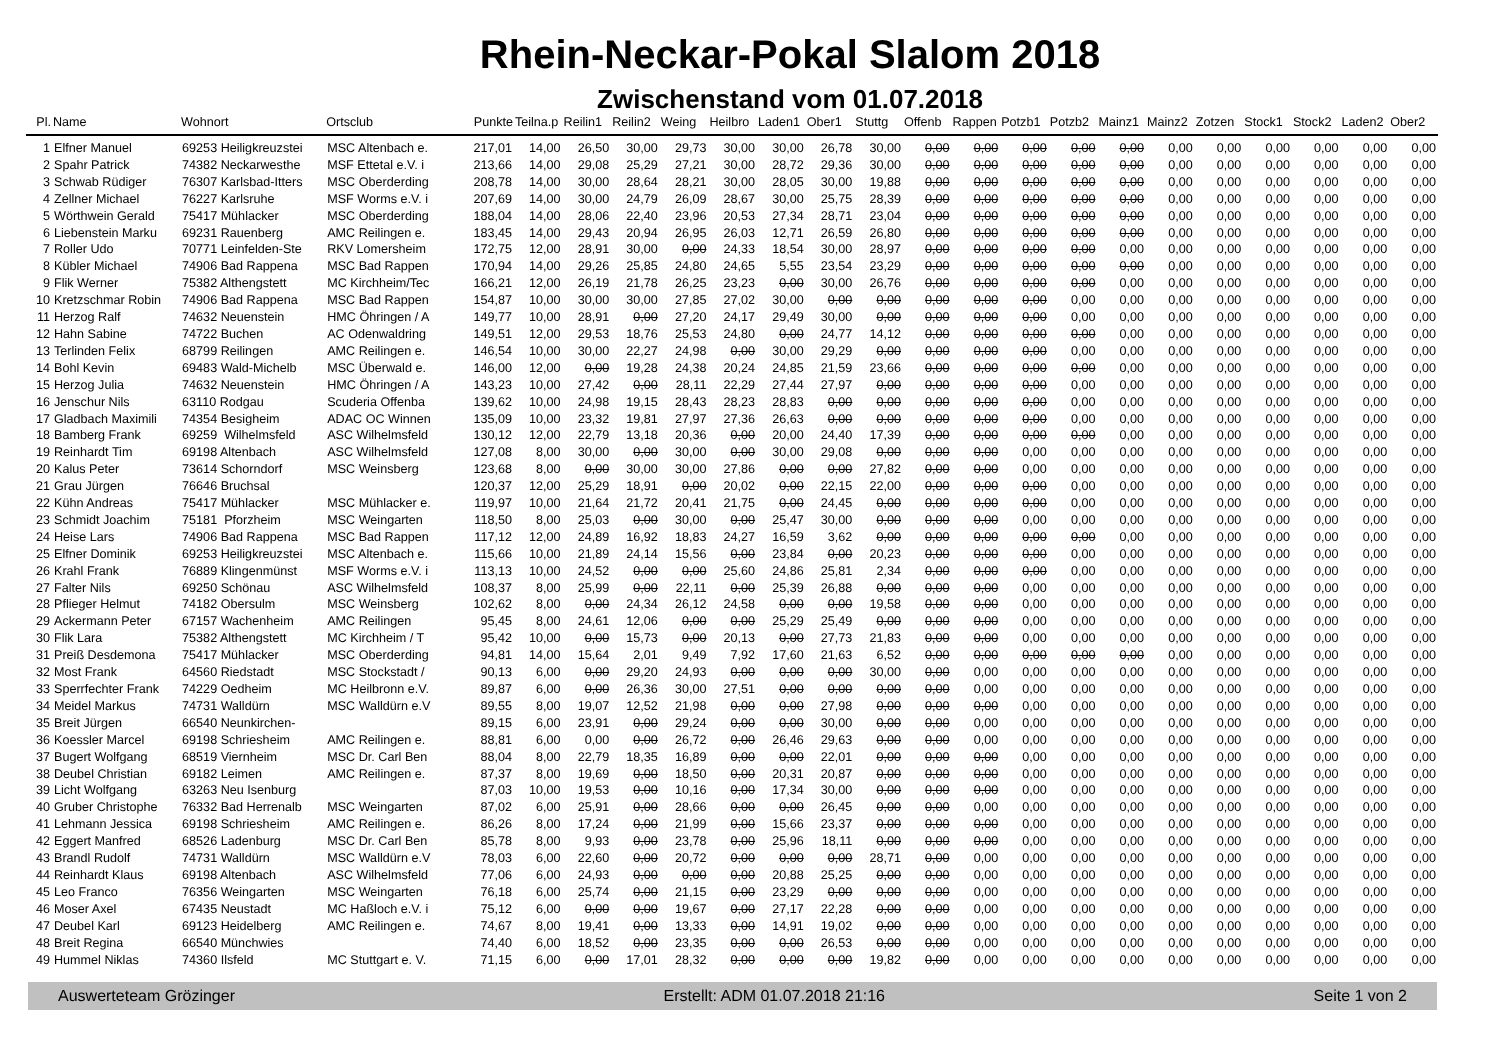Rhein-Neckar-Pokal Slalom 2018
Zwischenstand vom 01.07.2018
| Pl. | Name | Wohnort | Ortsclub | Punkte | Teilna.p | Reilin1 | Reilin2 | Weing | Heilbro | Laden1 | Ober1 | Stuttg | Offenb | Rappen | Potzb1 | Potzb2 | Mainz1 | Mainz2 | Zotzen | Stock1 | Stock2 | Laden2 | Ober2 |
| --- | --- | --- | --- | --- | --- | --- | --- | --- | --- | --- | --- | --- | --- | --- | --- | --- | --- | --- | --- | --- | --- | --- | --- |
| 1 | Elfner Manuel | 69253 Heiligkreuzstei | MSC Altenbach e. | 217,01 | 14,00 | 26,50 | 30,00 | 29,73 | 30,00 | 30,00 | 26,78 | 30,00 | 0,00 | 0,00 | 0,00 | 0,00 | 0,00 | 0,00 | 0,00 | 0,00 | 0,00 | 0,00 | 0,00 |
| 2 | Spahr Patrick | 74382 Neckarwesthe | MSF Ettetal e.V. i | 213,66 | 14,00 | 29,08 | 25,29 | 27,21 | 30,00 | 28,72 | 29,36 | 30,00 | 0,00 | 0,00 | 0,00 | 0,00 | 0,00 | 0,00 | 0,00 | 0,00 | 0,00 | 0,00 | 0,00 |
| 3 | Schwab Rüdiger | 76307 Karlsbad-Itters | MSC Oberderding | 208,78 | 14,00 | 30,00 | 28,64 | 28,21 | 30,00 | 28,05 | 30,00 | 19,88 | 0,00 | 0,00 | 0,00 | 0,00 | 0,00 | 0,00 | 0,00 | 0,00 | 0,00 | 0,00 | 0,00 |
| 4 | Zellner Michael | 76227 Karlsruhe | MSF Worms e.V. i | 207,69 | 14,00 | 30,00 | 24,79 | 26,09 | 28,67 | 30,00 | 25,75 | 28,39 | 0,00 | 0,00 | 0,00 | 0,00 | 0,00 | 0,00 | 0,00 | 0,00 | 0,00 | 0,00 | 0,00 |
| 5 | Wörthwein Gerald | 75417 Mühlacker | MSC Oberderding | 188,04 | 14,00 | 28,06 | 22,40 | 23,96 | 20,53 | 27,34 | 28,71 | 23,04 | 0,00 | 0,00 | 0,00 | 0,00 | 0,00 | 0,00 | 0,00 | 0,00 | 0,00 | 0,00 | 0,00 |
| 6 | Liebenstein Marku | 69231 Rauenberg | AMC Reilingen e. | 183,45 | 14,00 | 29,43 | 20,94 | 26,95 | 26,03 | 12,71 | 26,59 | 26,80 | 0,00 | 0,00 | 0,00 | 0,00 | 0,00 | 0,00 | 0,00 | 0,00 | 0,00 | 0,00 | 0,00 |
| 7 | Roller Udo | 70771 Leinfelden-Ste | RKV Lomersheim | 172,75 | 12,00 | 28,91 | 30,00 | 0,00 | 24,33 | 18,54 | 30,00 | 28,97 | 0,00 | 0,00 | 0,00 | 0,00 | 0,00 | 0,00 | 0,00 | 0,00 | 0,00 | 0,00 | 0,00 |
| 8 | Kübler Michael | 74906 Bad Rappena | MSC Bad Rappen | 170,94 | 14,00 | 29,26 | 25,85 | 24,80 | 24,65 | 5,55 | 23,54 | 23,29 | 0,00 | 0,00 | 0,00 | 0,00 | 0,00 | 0,00 | 0,00 | 0,00 | 0,00 | 0,00 | 0,00 |
| 9 | Flik Werner | 75382 Althengstett | MC Kirchheim/Tec | 166,21 | 12,00 | 26,19 | 21,78 | 26,25 | 23,23 | 0,00 | 30,00 | 26,76 | 0,00 | 0,00 | 0,00 | 0,00 | 0,00 | 0,00 | 0,00 | 0,00 | 0,00 | 0,00 | 0,00 |
| 10 | Kretzschmar Robin | 74906 Bad Rappena | MSC Bad Rappen | 154,87 | 10,00 | 30,00 | 30,00 | 27,85 | 27,02 | 30,00 | 0,00 | 0,00 | 0,00 | 0,00 | 0,00 | 0,00 | 0,00 | 0,00 | 0,00 | 0,00 | 0,00 | 0,00 | 0,00 |
| 11 | Herzog Ralf | 74632 Neuenstein | HMC Öhringen / A | 149,77 | 10,00 | 28,91 | 0,00 | 27,20 | 24,17 | 29,49 | 30,00 | 0,00 | 0,00 | 0,00 | 0,00 | 0,00 | 0,00 | 0,00 | 0,00 | 0,00 | 0,00 | 0,00 | 0,00 |
| 12 | Hahn Sabine | 74722 Buchen | AC Odenwaldring | 149,51 | 12,00 | 29,53 | 18,76 | 25,53 | 24,80 | 0,00 | 24,77 | 14,12 | 0,00 | 0,00 | 0,00 | 0,00 | 0,00 | 0,00 | 0,00 | 0,00 | 0,00 | 0,00 | 0,00 |
| 13 | Terlinden Felix | 68799 Reilingen | AMC Reilingen e. | 146,54 | 10,00 | 30,00 | 22,27 | 24,98 | 0,00 | 30,00 | 29,29 | 0,00 | 0,00 | 0,00 | 0,00 | 0,00 | 0,00 | 0,00 | 0,00 | 0,00 | 0,00 | 0,00 | 0,00 |
| 14 | Bohl Kevin | 69483 Wald-Michelb | MSC Überwald e. | 146,00 | 12,00 | 0,00 | 19,28 | 24,38 | 20,24 | 24,85 | 21,59 | 23,66 | 0,00 | 0,00 | 0,00 | 0,00 | 0,00 | 0,00 | 0,00 | 0,00 | 0,00 | 0,00 | 0,00 |
| 15 | Herzog Julia | 74632 Neuenstein | HMC Öhringen / A | 143,23 | 10,00 | 27,42 | 0,00 | 28,11 | 22,29 | 27,44 | 27,97 | 0,00 | 0,00 | 0,00 | 0,00 | 0,00 | 0,00 | 0,00 | 0,00 | 0,00 | 0,00 | 0,00 | 0,00 |
| 16 | Jenschur Nils | 63110 Rodgau | Scuderia Offenba | 139,62 | 10,00 | 24,98 | 19,15 | 28,43 | 28,23 | 28,83 | 0,00 | 0,00 | 0,00 | 0,00 | 0,00 | 0,00 | 0,00 | 0,00 | 0,00 | 0,00 | 0,00 | 0,00 | 0,00 |
| 17 | Gladbach Maximili | 74354 Besigheim | ADAC OC Winnen | 135,09 | 10,00 | 23,32 | 19,81 | 27,97 | 27,36 | 26,63 | 0,00 | 0,00 | 0,00 | 0,00 | 0,00 | 0,00 | 0,00 | 0,00 | 0,00 | 0,00 | 0,00 | 0,00 | 0,00 |
| 18 | Bamberg Frank | 69259 Wilhelmsfeld | ASC Wilhelmsfeld | 130,12 | 12,00 | 22,79 | 13,18 | 20,36 | 0,00 | 20,00 | 24,40 | 17,39 | 0,00 | 0,00 | 0,00 | 0,00 | 0,00 | 0,00 | 0,00 | 0,00 | 0,00 | 0,00 | 0,00 |
| 19 | Reinhardt Tim | 69198 Altenbach | ASC Wilhelmsfeld | 127,08 | 8,00 | 30,00 | 0,00 | 30,00 | 0,00 | 30,00 | 29,08 | 0,00 | 0,00 | 0,00 | 0,00 | 0,00 | 0,00 | 0,00 | 0,00 | 0,00 | 0,00 | 0,00 | 0,00 |
| 20 | Kalus Peter | 73614 Schorndorf | MSC Weinsberg | 123,68 | 8,00 | 0,00 | 30,00 | 30,00 | 27,86 | 0,00 | 0,00 | 27,82 | 0,00 | 0,00 | 0,00 | 0,00 | 0,00 | 0,00 | 0,00 | 0,00 | 0,00 | 0,00 | 0,00 |
| 21 | Grau Jürgen | 76646 Bruchsal | | 120,37 | 12,00 | 25,29 | 18,91 | 0,00 | 20,02 | 0,00 | 22,15 | 22,00 | 0,00 | 0,00 | 0,00 | 0,00 | 0,00 | 0,00 | 0,00 | 0,00 | 0,00 | 0,00 | 0,00 |
| 22 | Kühn Andreas | 75417 Mühlacker | MSC Mühlacker e. | 119,97 | 10,00 | 21,64 | 21,72 | 20,41 | 21,75 | 0,00 | 24,45 | 0,00 | 0,00 | 0,00 | 0,00 | 0,00 | 0,00 | 0,00 | 0,00 | 0,00 | 0,00 | 0,00 | 0,00 |
| 23 | Schmidt Joachim | 75181 Pforzheim | MSC Weingarten | 118,50 | 8,00 | 25,03 | 0,00 | 30,00 | 0,00 | 25,47 | 30,00 | 0,00 | 0,00 | 0,00 | 0,00 | 0,00 | 0,00 | 0,00 | 0,00 | 0,00 | 0,00 | 0,00 | 0,00 |
| 24 | Heise Lars | 74906 Bad Rappena | MSC Bad Rappen | 117,12 | 12,00 | 24,89 | 16,92 | 18,83 | 24,27 | 16,59 | 3,62 | 0,00 | 0,00 | 0,00 | 0,00 | 0,00 | 0,00 | 0,00 | 0,00 | 0,00 | 0,00 | 0,00 | 0,00 |
| 25 | Elfner Dominik | 69253 Heiligkreuzstei | MSC Altenbach e. | 115,66 | 10,00 | 21,89 | 24,14 | 15,56 | 0,00 | 23,84 | 0,00 | 20,23 | 0,00 | 0,00 | 0,00 | 0,00 | 0,00 | 0,00 | 0,00 | 0,00 | 0,00 | 0,00 | 0,00 |
| 26 | Krahl Frank | 76889 Klingenmünst | MSF Worms e.V. i | 113,13 | 10,00 | 24,52 | 0,00 | 0,00 | 25,60 | 24,86 | 25,81 | 2,34 | 0,00 | 0,00 | 0,00 | 0,00 | 0,00 | 0,00 | 0,00 | 0,00 | 0,00 | 0,00 | 0,00 |
| 27 | Falter Nils | 69250 Schönau | ASC Wilhelmsfeld | 108,37 | 8,00 | 25,99 | 0,00 | 22,11 | 0,00 | 25,39 | 26,88 | 0,00 | 0,00 | 0,00 | 0,00 | 0,00 | 0,00 | 0,00 | 0,00 | 0,00 | 0,00 | 0,00 | 0,00 |
| 28 | Pflieger Helmut | 74182 Obersulm | MSC Weinsberg | 102,62 | 8,00 | 0,00 | 24,34 | 26,12 | 24,58 | 0,00 | 0,00 | 19,58 | 0,00 | 0,00 | 0,00 | 0,00 | 0,00 | 0,00 | 0,00 | 0,00 | 0,00 | 0,00 | 0,00 |
| 29 | Ackermann Peter | 67157 Wachenheim | AMC Reilingen | 95,45 | 8,00 | 24,61 | 12,06 | 0,00 | 0,00 | 25,29 | 25,49 | 0,00 | 0,00 | 0,00 | 0,00 | 0,00 | 0,00 | 0,00 | 0,00 | 0,00 | 0,00 | 0,00 | 0,00 |
| 30 | Flik Lara | 75382 Althengstett | MC Kirchheim / T | 95,42 | 10,00 | 0,00 | 15,73 | 0,00 | 20,13 | 0,00 | 27,73 | 21,83 | 0,00 | 0,00 | 0,00 | 0,00 | 0,00 | 0,00 | 0,00 | 0,00 | 0,00 | 0,00 | 0,00 |
| 31 | Preiß Desdemona | 75417 Mühlacker | MSC Oberderding | 94,81 | 14,00 | 15,64 | 2,01 | 9,49 | 7,92 | 17,60 | 21,63 | 6,52 | 0,00 | 0,00 | 0,00 | 0,00 | 0,00 | 0,00 | 0,00 | 0,00 | 0,00 | 0,00 | 0,00 |
| 32 | Most Frank | 64560 Riedstadt | MSC Stockstadt / | 90,13 | 6,00 | 0,00 | 29,20 | 24,93 | 0,00 | 0,00 | 0,00 | 30,00 | 0,00 | 0,00 | 0,00 | 0,00 | 0,00 | 0,00 | 0,00 | 0,00 | 0,00 | 0,00 | 0,00 |
| 33 | Sperrfechter Frank | 74229 Oedheim | MC Heilbronn e.V. | 89,87 | 6,00 | 0,00 | 26,36 | 30,00 | 27,51 | 0,00 | 0,00 | 0,00 | 0,00 | 0,00 | 0,00 | 0,00 | 0,00 | 0,00 | 0,00 | 0,00 | 0,00 | 0,00 | 0,00 |
| 34 | Meidel Markus | 74731 Walldürn | MSC Walldürn e.V | 89,55 | 8,00 | 19,07 | 12,52 | 21,98 | 0,00 | 0,00 | 27,98 | 0,00 | 0,00 | 0,00 | 0,00 | 0,00 | 0,00 | 0,00 | 0,00 | 0,00 | 0,00 | 0,00 | 0,00 |
| 35 | Breit Jürgen | 66540 Neunkirchen- | | 89,15 | 6,00 | 23,91 | 0,00 | 29,24 | 0,00 | 0,00 | 30,00 | 0,00 | 0,00 | 0,00 | 0,00 | 0,00 | 0,00 | 0,00 | 0,00 | 0,00 | 0,00 | 0,00 | 0,00 |
| 36 | Koessler Marcel | 69198 Schriesheim | AMC Reilingen e. | 88,81 | 6,00 | 0,00 | 0,00 | 26,72 | 0,00 | 26,46 | 29,63 | 0,00 | 0,00 | 0,00 | 0,00 | 0,00 | 0,00 | 0,00 | 0,00 | 0,00 | 0,00 | 0,00 | 0,00 |
| 37 | Bugert Wolfgang | 68519 Viernheim | MSC Dr. Carl Ben | 88,04 | 8,00 | 22,79 | 18,35 | 16,89 | 0,00 | 0,00 | 22,01 | 0,00 | 0,00 | 0,00 | 0,00 | 0,00 | 0,00 | 0,00 | 0,00 | 0,00 | 0,00 | 0,00 | 0,00 |
| 38 | Deubel Christian | 69182 Leimen | AMC Reilingen e. | 87,37 | 8,00 | 19,69 | 0,00 | 18,50 | 0,00 | 20,31 | 20,87 | 0,00 | 0,00 | 0,00 | 0,00 | 0,00 | 0,00 | 0,00 | 0,00 | 0,00 | 0,00 | 0,00 | 0,00 |
| 39 | Licht Wolfgang | 63263 Neu Isenburg | | 87,03 | 10,00 | 19,53 | 0,00 | 10,16 | 0,00 | 17,34 | 30,00 | 0,00 | 0,00 | 0,00 | 0,00 | 0,00 | 0,00 | 0,00 | 0,00 | 0,00 | 0,00 | 0,00 | 0,00 |
| 40 | Gruber Christophe | 76332 Bad Herrenalb | MSC Weingarten | 87,02 | 6,00 | 25,91 | 0,00 | 28,66 | 0,00 | 0,00 | 26,45 | 0,00 | 0,00 | 0,00 | 0,00 | 0,00 | 0,00 | 0,00 | 0,00 | 0,00 | 0,00 | 0,00 | 0,00 |
| 41 | Lehmann Jessica | 69198 Schriesheim | AMC Reilingen e. | 86,26 | 8,00 | 17,24 | 0,00 | 21,99 | 0,00 | 15,66 | 23,37 | 0,00 | 0,00 | 0,00 | 0,00 | 0,00 | 0,00 | 0,00 | 0,00 | 0,00 | 0,00 | 0,00 | 0,00 |
| 42 | Eggert Manfred | 68526 Ladenburg | MSC Dr. Carl Ben | 85,78 | 8,00 | 9,93 | 0,00 | 23,78 | 0,00 | 25,96 | 18,11 | 0,00 | 0,00 | 0,00 | 0,00 | 0,00 | 0,00 | 0,00 | 0,00 | 0,00 | 0,00 | 0,00 | 0,00 |
| 43 | Brandl Rudolf | 74731 Walldürn | MSC Walldürn e.V | 78,03 | 6,00 | 22,60 | 0,00 | 20,72 | 0,00 | 0,00 | 0,00 | 28,71 | 0,00 | 0,00 | 0,00 | 0,00 | 0,00 | 0,00 | 0,00 | 0,00 | 0,00 | 0,00 | 0,00 |
| 44 | Reinhardt Klaus | 69198 Altenbach | ASC Wilhelmsfeld | 77,06 | 6,00 | 24,93 | 0,00 | 0,00 | 0,00 | 20,88 | 25,25 | 0,00 | 0,00 | 0,00 | 0,00 | 0,00 | 0,00 | 0,00 | 0,00 | 0,00 | 0,00 | 0,00 | 0,00 |
| 45 | Leo Franco | 76356 Weingarten | MSC Weingarten | 76,18 | 6,00 | 25,74 | 0,00 | 21,15 | 0,00 | 23,29 | 0,00 | 0,00 | 0,00 | 0,00 | 0,00 | 0,00 | 0,00 | 0,00 | 0,00 | 0,00 | 0,00 | 0,00 | 0,00 |
| 46 | Moser Axel | 67435 Neustadt | MC Haßloch e.V. i | 75,12 | 6,00 | 0,00 | 0,00 | 19,67 | 0,00 | 27,17 | 22,28 | 0,00 | 0,00 | 0,00 | 0,00 | 0,00 | 0,00 | 0,00 | 0,00 | 0,00 | 0,00 | 0,00 | 0,00 |
| 47 | Deubel Karl | 69123 Heidelberg | AMC Reilingen e. | 74,67 | 8,00 | 19,41 | 0,00 | 13,33 | 0,00 | 14,91 | 19,02 | 0,00 | 0,00 | 0,00 | 0,00 | 0,00 | 0,00 | 0,00 | 0,00 | 0,00 | 0,00 | 0,00 | 0,00 |
| 48 | Breit Regina | 66540 Münchwies | | 74,40 | 6,00 | 18,52 | 0,00 | 23,35 | 0,00 | 0,00 | 26,53 | 0,00 | 0,00 | 0,00 | 0,00 | 0,00 | 0,00 | 0,00 | 0,00 | 0,00 | 0,00 | 0,00 | 0,00 |
| 49 | Hummel Niklas | 74360 Ilsfeld | MC Stuttgart e. V. | 71,15 | 6,00 | 0,00 | 17,01 | 28,32 | 0,00 | 0,00 | 0,00 | 19,82 | 0,00 | 0,00 | 0,00 | 0,00 | 0,00 | 0,00 | 0,00 | 0,00 | 0,00 | 0,00 | 0,00 |
Auswerteteam Grözinger Erstellt: ADM 01.07.2018 21:16 Seite 1 von 2